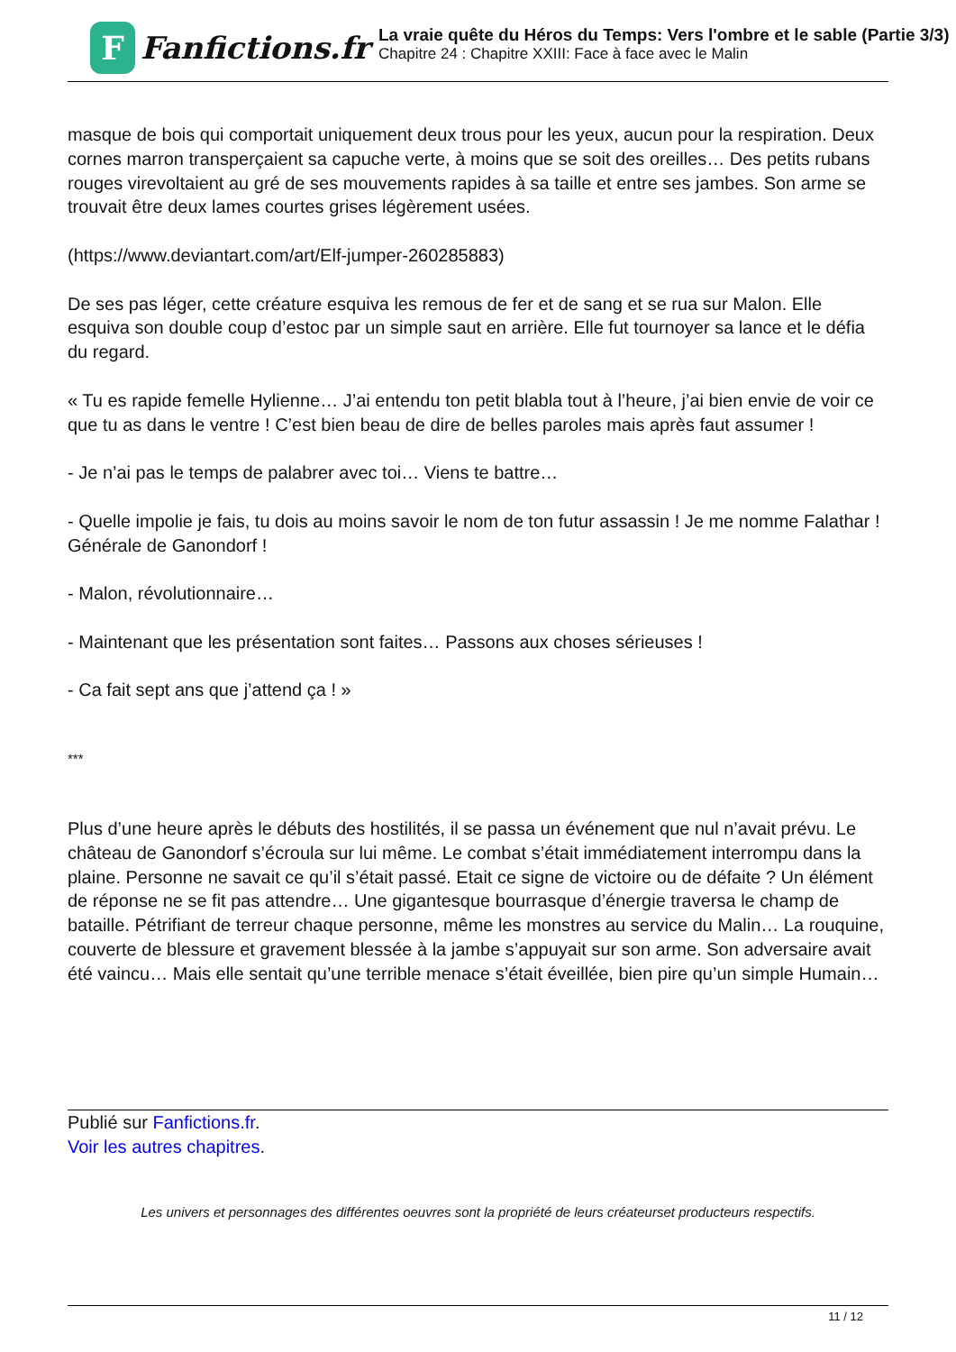F
Fanfictions.fr
La vraie quête du Héros du Temps: Vers l'ombre et le sable (Partie 3/3)
Chapitre 24 : Chapitre XXIII: Face à face avec le Malin
masque de bois qui comportait uniquement deux trous pour les yeux, aucun pour la respiration. Deux cornes marron transperçaient sa capuche verte, à moins que se soit des oreilles… Des petits rubans rouges virevoltaient au gré de ses mouvements rapides à sa taille et entre ses jambes. Son arme se trouvait être deux lames courtes grises légèrement usées.
(https://www.deviantart.com/art/Elf-jumper-260285883)
De ses pas léger, cette créature esquiva les remous de fer et de sang et se rua sur Malon. Elle esquiva son double coup d’estoc par un simple saut en arrière. Elle fut tournoyer sa lance et le défia du regard.
« Tu es rapide femelle Hylienne… J’ai entendu ton petit blabla tout à l’heure, j’ai bien envie de voir ce que tu as dans le ventre ! C’est bien beau de dire de belles paroles mais après faut assumer !
- Je n’ai pas le temps de palabrer avec toi… Viens te battre…
- Quelle impolie je fais, tu dois au moins savoir le nom de ton futur assassin ! Je me nomme Falathar ! Générale de Ganondorf !
- Malon, révolutionnaire…
- Maintenant que les présentation sont faites… Passons aux choses sérieuses !
- Ca fait sept ans que j’attend ça ! »
***
Plus d’une heure après le débuts des hostilités, il se passa un événement que nul n’avait prévu. Le château de Ganondorf s’écroula sur lui même. Le combat s’était immédiatement interrompu dans la plaine. Personne ne savait ce qu’il s’était passé. Etait ce signe de victoire ou de défaite ? Un élément de réponse ne se fit pas attendre… Une gigantesque bourrasque d’énergie traversa le champ de bataille. Pétrifiant de terreur chaque personne, même les monstres au service du Malin… La rouquine, couverte de blessure et gravement blessée à la jambe s’appuyait sur son arme. Son adversaire avait été vaincu… Mais elle sentait qu’une terrible menace s’était éveillée, bien pire qu’un simple Humain…
Publié sur Fanfictions.fr.
Voir les autres chapitres.
Les univers et personnages des différentes oeuvres sont la propriété de leurs créateurset producteurs respectifs.
11 / 12